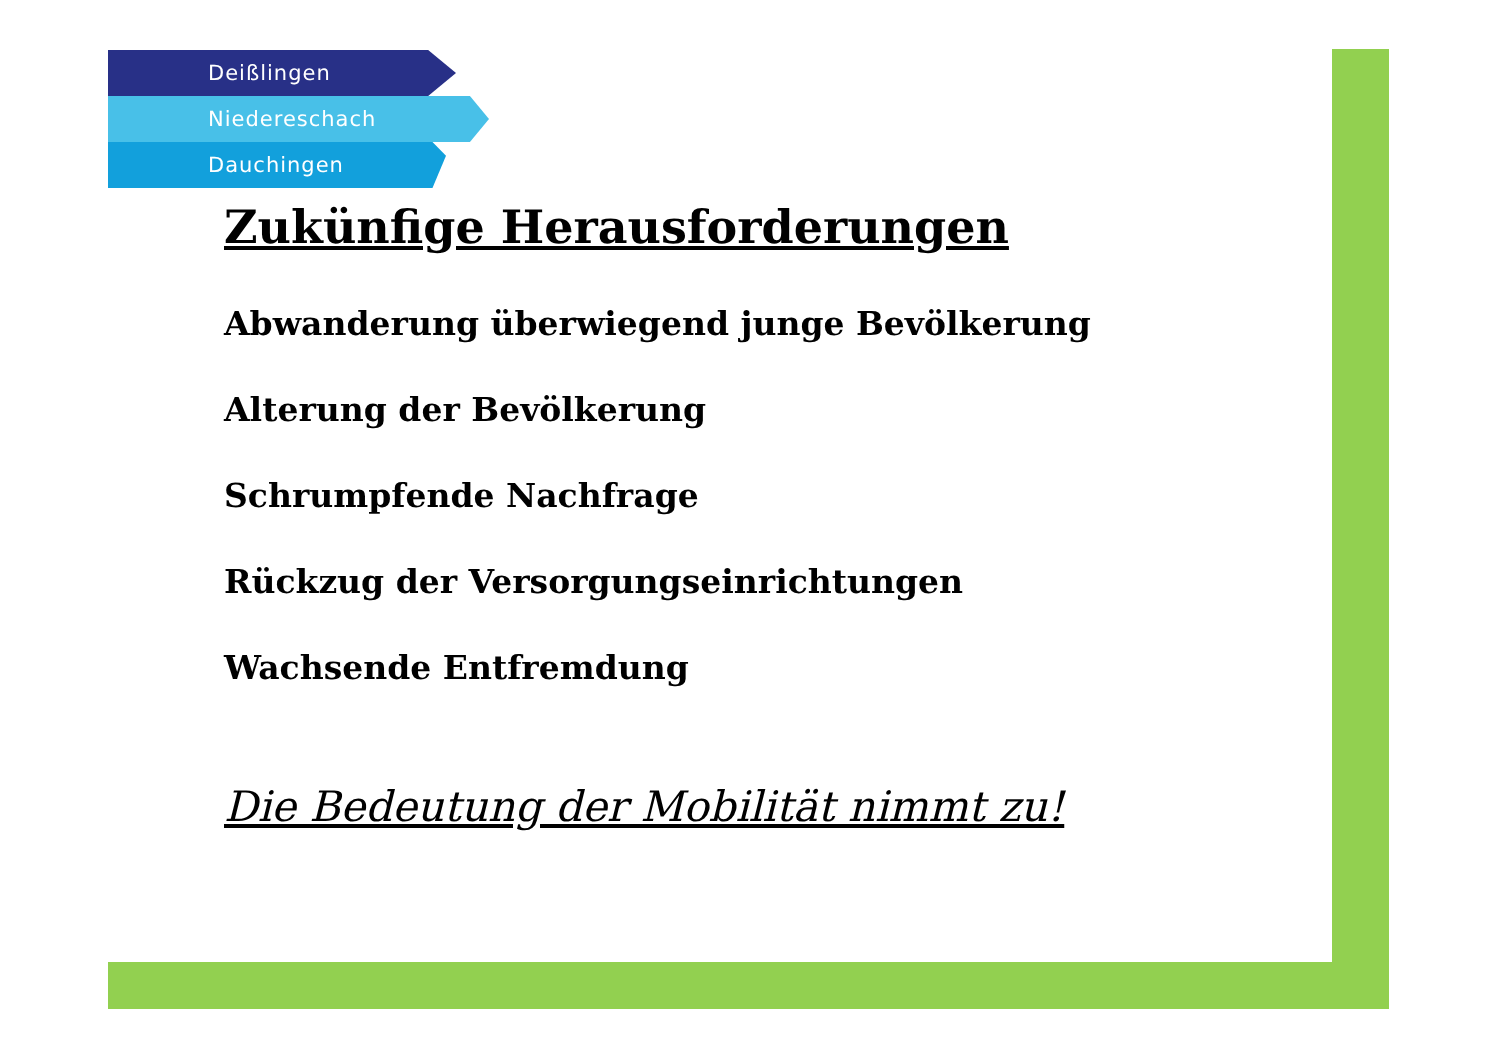Deißlingen
Niedereschach
Dauchingen
Zukünfige Herausforderungen
Abwanderung überwiegend junge Bevölkerung
Alterung der Bevölkerung
Schrumpfende Nachfrage
Rückzug der Versorgungseinrichtungen
Wachsende Entfremdung
Die Bedeutung der Mobilität nimmt zu!